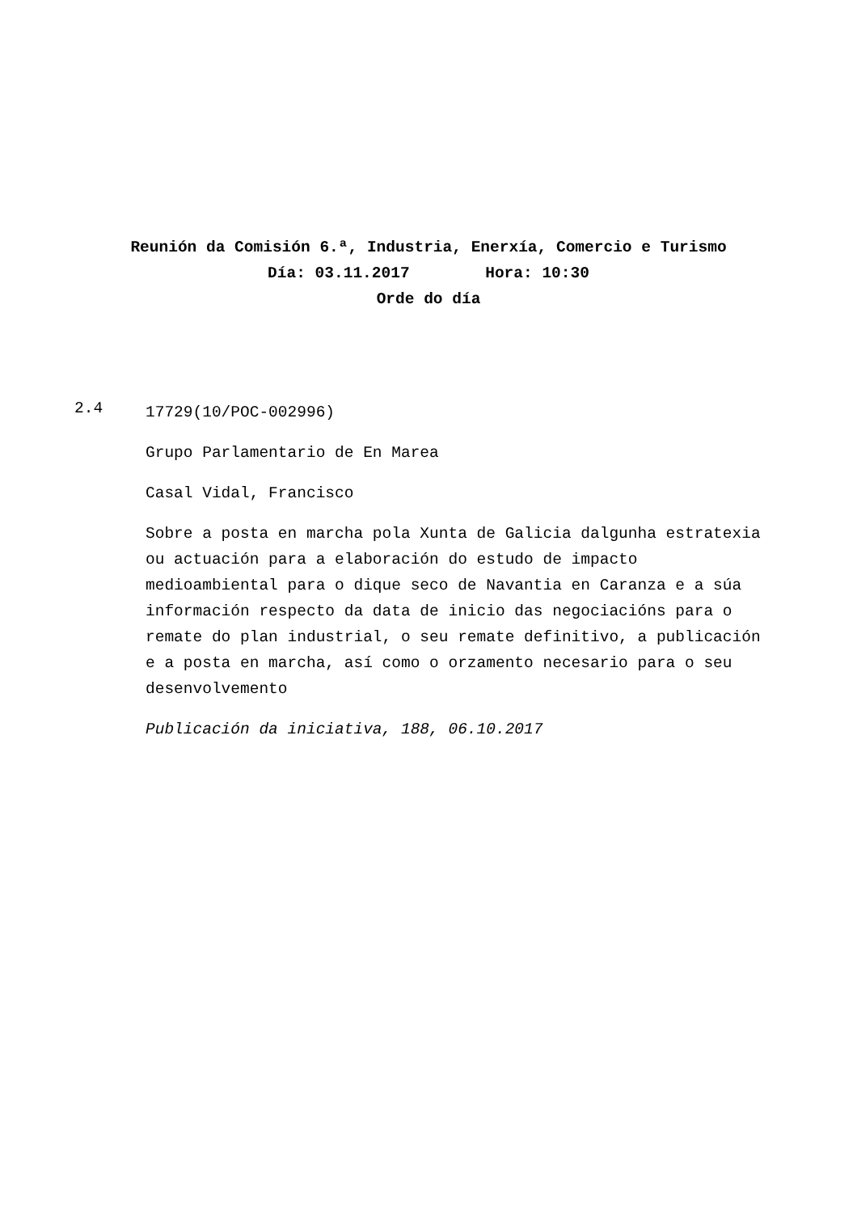Reunión da Comisión 6.ª, Industria, Enerxía, Comercio e Turismo
Día: 03.11.2017 Hora: 10:30
Orde do día
2.4
17729(10/POC-002996)
Grupo Parlamentario de En Marea
Casal Vidal, Francisco
Sobre a posta en marcha pola Xunta de Galicia dalgunha estratexia ou actuación para a elaboración do estudo de impacto medioambiental para o dique seco de Navantia en Caranza e a súa información respecto da data de inicio das negociacións para o remate do plan industrial, o seu remate definitivo, a publicación e a posta en marcha, así como o orzamento necesario para o seu desenvolvemento
Publicación da iniciativa, 188, 06.10.2017